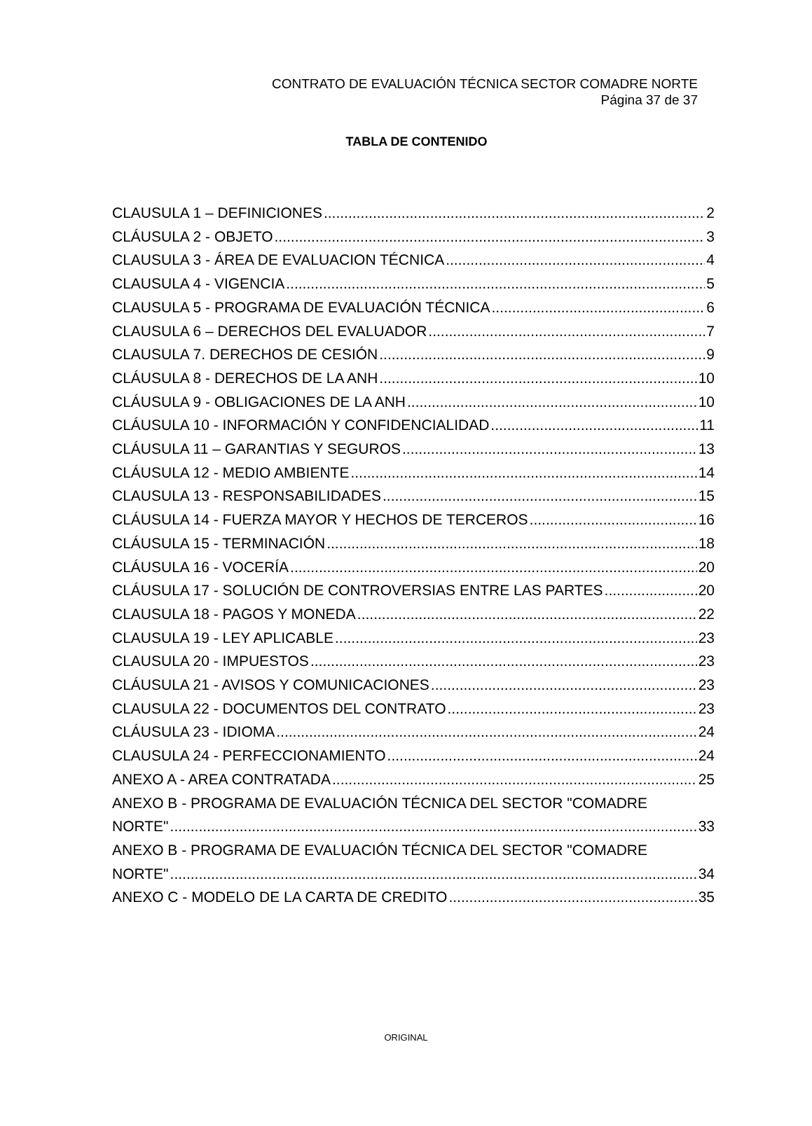CONTRATO DE EVALUACIÓN TÉCNICA SECTOR COMADRE NORTE
Página 37 de 37
TABLA DE CONTENIDO
CLAUSULA 1 – DEFINICIONES 2
CLÁUSULA 2 - OBJETO 3
CLAUSULA 3 - ÁREA DE EVALUACION TÉCNICA 4
CLAUSULA 4 - VIGENCIA 5
CLAUSULA 5 - PROGRAMA DE EVALUACIÓN TÉCNICA 6
CLAUSULA 6 – DERECHOS DEL EVALUADOR 7
CLAUSULA 7. DERECHOS DE CESIÓN 9
CLÁUSULA 8 - DERECHOS DE LA ANH 10
CLÁUSULA 9 - OBLIGACIONES DE LA ANH 10
CLÁUSULA 10 - INFORMACIÓN Y CONFIDENCIALIDAD 11
CLÁUSULA 11 – GARANTIAS Y SEGUROS 13
CLÁUSULA 12 - MEDIO AMBIENTE 14
CLAUSULA 13 - RESPONSABILIDADES 15
CLÁUSULA 14 - FUERZA MAYOR Y HECHOS DE TERCEROS 16
CLÁUSULA 15 - TERMINACIÓN 18
CLÁUSULA 16 - VOCERÍA 20
CLÁUSULA 17 - SOLUCIÓN DE CONTROVERSIAS ENTRE LAS PARTES 20
CLAUSULA 18 - PAGOS Y MONEDA 22
CLAUSULA 19 - LEY APLICABLE 23
CLAUSULA 20 - IMPUESTOS 23
CLÁUSULA 21 - AVISOS Y COMUNICACIONES 23
CLAUSULA 22 - DOCUMENTOS DEL CONTRATO 23
CLÁUSULA 23 - IDIOMA 24
CLAUSULA 24 - PERFECCIONAMIENTO 24
ANEXO A - AREA CONTRATADA 25
ANEXO B - PROGRAMA DE EVALUACIÓN TÉCNICA DEL SECTOR "COMADRE
NORTE" 33
ANEXO B - PROGRAMA DE EVALUACIÓN TÉCNICA DEL SECTOR "COMADRE
NORTE" 34
ANEXO C - MODELO DE LA CARTA DE CREDITO 35
ORIGINAL